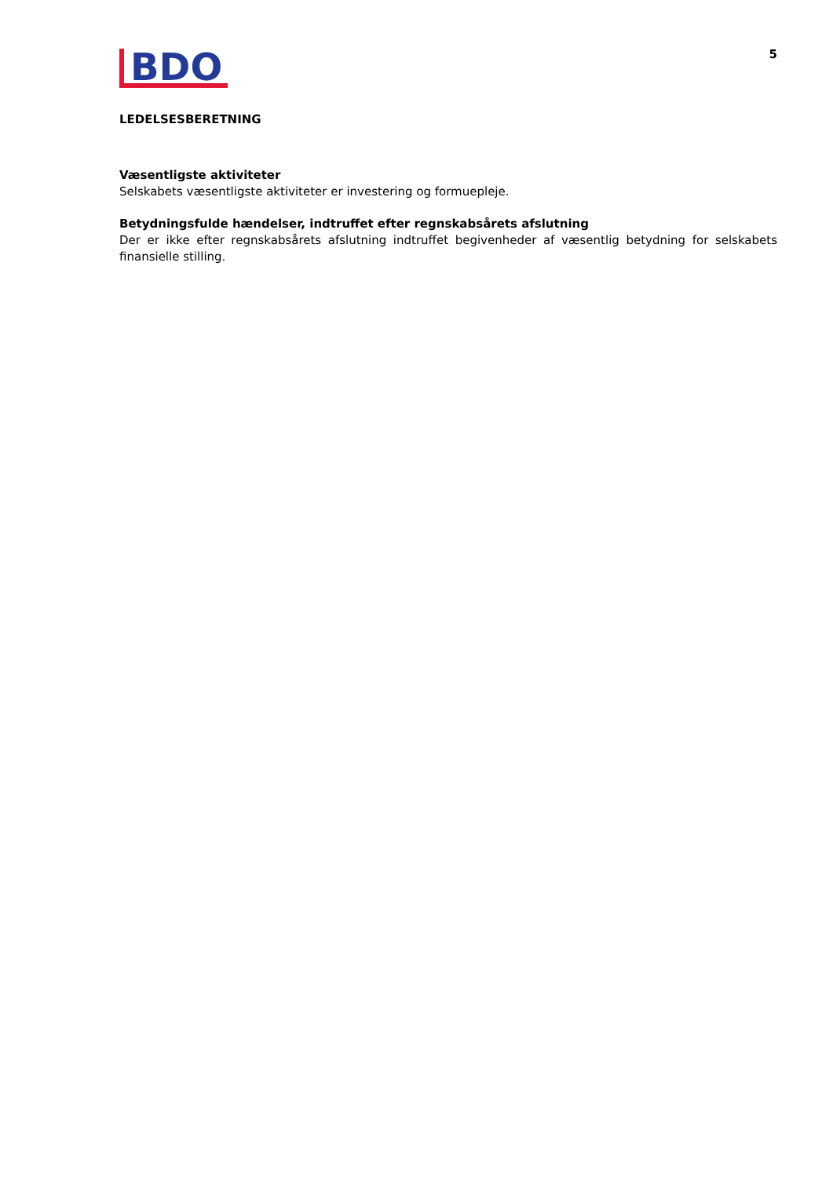BDO
5
LEDELSESBERETNING
Væsentligste aktiviteter
Selskabets væsentligste aktiviteter er investering og formuepleje.
Betydningsfulde hændelser, indtruffet efter regnskabsårets afslutning
Der er ikke efter regnskabsårets afslutning indtruffet begivenheder af væsentlig betydning for selskabets finansielle stilling.